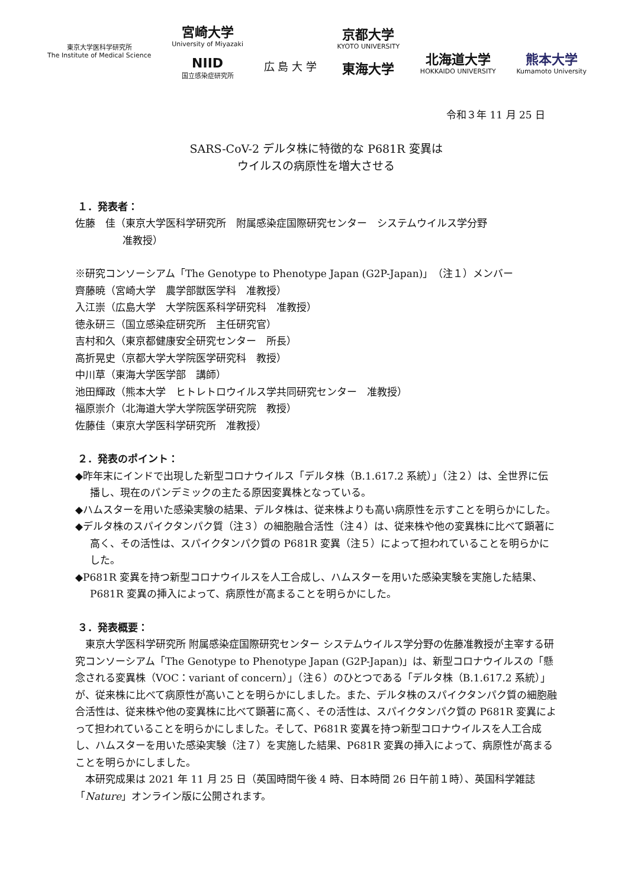東京大学医科学研究所
The Institute of Medical Science
宮崎大学
University of Miyazaki
NIID
国立感染症研究所
広 島 大 学
京都大学
KYOTO UNIVERSITY
東海大学
北海道大学
HOKKAIDO UNIVERSITY
熊本大学
Kumamoto University
令和３年 11 月 25 日
SARS-CoV-2 デルタ株に特徴的な P681R 変異は
ウイルスの病原性を増大させる
１．発表者：
佐藤　佳（東京大学医科学研究所　附属感染症国際研究センター　システムウイルス学分野
准教授）
※研究コンソーシアム「The Genotype to Phenotype Japan (G2P-Japan)」（注１）メンバー
齊藤暁（宮崎大学　農学部獣医学科　准教授）
入江崇（広島大学　大学院医系科学研究科　准教授）
徳永研三（国立感染症研究所　主任研究官）
吉村和久（東京都健康安全研究センター　所長）
高折晃史（京都大学大学院医学研究科　教授）
中川草（東海大学医学部　講師）
池田輝政（熊本大学　ヒトレトロウイルス学共同研究センター　准教授）
福原崇介（北海道大学大学院医学研究院　教授）
佐藤佳（東京大学医科学研究所　准教授）
２．発表のポイント：
◆昨年末にインドで出現した新型コロナウイルス「デルタ株（B.1.617.2 系統）」（注２）は、全世界に伝播し、現在のパンデミックの主たる原因変異株となっている。
◆ハムスターを用いた感染実験の結果、デルタ株は、従来株よりも高い病原性を示すことを明らかにした。
◆デルタ株のスパイクタンパク質（注３）の細胞融合活性（注４）は、従来株や他の変異株に比べて顕著に高く、その活性は、スパイクタンパク質の P681R 変異（注５）によって担われていることを明らかにした。
◆P681R 変異を持つ新型コロナウイルスを人工合成し、ハムスターを用いた感染実験を実施した結果、P681R 変異の挿入によって、病原性が高まることを明らかにした。
３．発表概要：
　東京大学医科学研究所 附属感染症国際研究センター システムウイルス学分野の佐藤准教授が主宰する研究コンソーシアム「The Genotype to Phenotype Japan (G2P-Japan)」は、新型コロナウイルスの「懸念される変異株（VOC：variant of concern）」（注６）のひとつである「デルタ株（B.1.617.2 系統）」が、従来株に比べて病原性が高いことを明らかにしました。また、デルタ株のスパイクタンパク質の細胞融合活性は、従来株や他の変異株に比べて顕著に高く、その活性は、スパイクタンパク質の P681R 変異によって担われていることを明らかにしました。そして、P681R 変異を持つ新型コロナウイルスを人工合成し、ハムスターを用いた感染実験（注７）を実施した結果、P681R 変異の挿入によって、病原性が高まることを明らかにしました。
　本研究成果は 2021 年 11 月 25 日（英国時間午後 4 時、日本時間 26 日午前１時）、英国科学雑誌「Nature」オンライン版に公開されます。